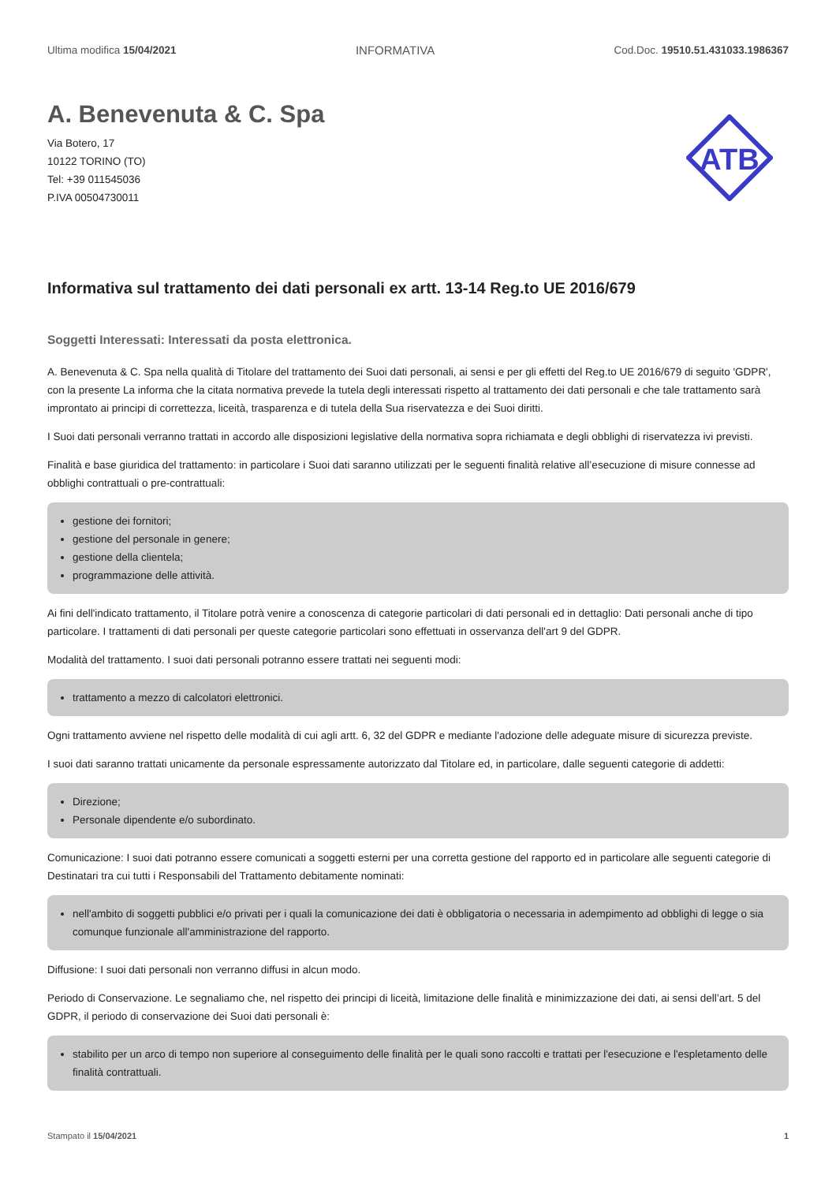Ultima modifica 15/04/2021 INFORMATIVA Cod.Doc. 19510.51.431033.1986367
A. Benevenuta & C. Spa
Via Botero, 17
10122 TORINO (TO)
Tel: +39 011545036
P.IVA 00504730011
ATB
Informativa sul trattamento dei dati personali ex artt. 13-14 Reg.to UE 2016/679
Soggetti Interessati: Interessati da posta elettronica.
A. Benevenuta & C. Spa nella qualità di Titolare del trattamento dei Suoi dati personali, ai sensi e per gli effetti del Reg.to UE 2016/679 di seguito 'GDPR', con la presente La informa che la citata normativa prevede la tutela degli interessati rispetto al trattamento dei dati personali e che tale trattamento sarà improntato ai principi di correttezza, liceità, trasparenza e di tutela della Sua riservatezza e dei Suoi diritti.
I Suoi dati personali verranno trattati in accordo alle disposizioni legislative della normativa sopra richiamata e degli obblighi di riservatezza ivi previsti.
Finalità e base giuridica del trattamento: in particolare i Suoi dati saranno utilizzati per le seguenti finalità relative all’esecuzione di misure connesse ad obblighi contrattuali o pre-contrattuali:
gestione dei fornitori;
gestione del personale in genere;
gestione della clientela;
programmazione delle attività.
Ai fini dell'indicato trattamento, il Titolare potrà venire a conoscenza di categorie particolari di dati personali ed in dettaglio: Dati personali anche di tipo particolare. I trattamenti di dati personali per queste categorie particolari sono effettuati in osservanza dell'art 9 del GDPR.
Modalità del trattamento. I suoi dati personali potranno essere trattati nei seguenti modi:
trattamento a mezzo di calcolatori elettronici.
Ogni trattamento avviene nel rispetto delle modalità di cui agli artt. 6, 32 del GDPR e mediante l'adozione delle adeguate misure di sicurezza previste.
I suoi dati saranno trattati unicamente da personale espressamente autorizzato dal Titolare ed, in particolare, dalle seguenti categorie di addetti:
Direzione;
Personale dipendente e/o subordinato.
Comunicazione: I suoi dati potranno essere comunicati a soggetti esterni per una corretta gestione del rapporto ed in particolare alle seguenti categorie di Destinatari tra cui tutti i Responsabili del Trattamento debitamente nominati:
nell'ambito di soggetti pubblici e/o privati per i quali la comunicazione dei dati è obbligatoria o necessaria in adempimento ad obblighi di legge o sia comunque funzionale all'amministrazione del rapporto.
Diffusione: I suoi dati personali non verranno diffusi in alcun modo.
Periodo di Conservazione. Le segnaliamo che, nel rispetto dei principi di liceità, limitazione delle finalità e minimizzazione dei dati, ai sensi dell’art. 5 del GDPR, il periodo di conservazione dei Suoi dati personali è:
stabilito per un arco di tempo non superiore al conseguimento delle finalità per le quali sono raccolti e trattati per l'esecuzione e l'espletamento delle finalità contrattuali.
Stampato il 15/04/2021 1